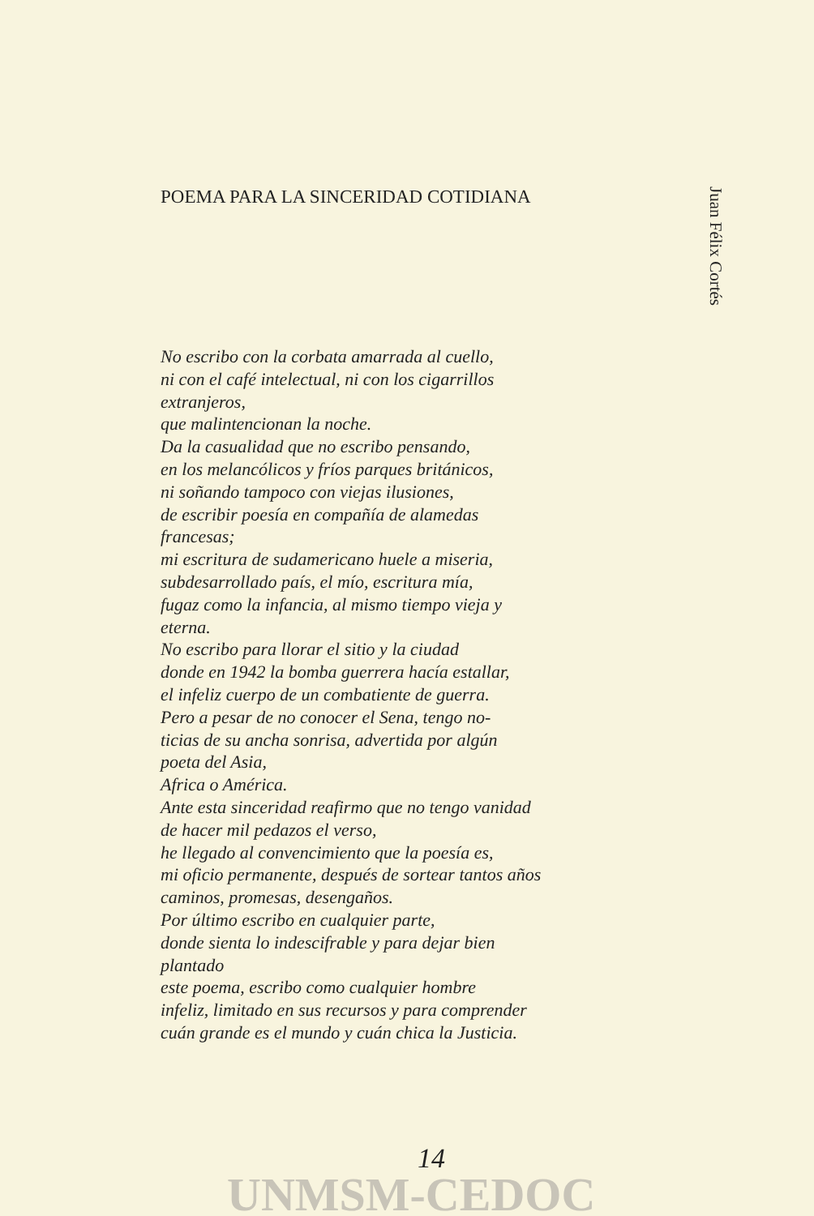POEMA PARA LA SINCERIDAD COTIDIANA
No escribo con la corbata amarrada al cuello,
ni con el café intelectual, ni con los cigarrillos
extranjeros,
que malintencionan la noche.
Da la casualidad que no escribo pensando,
en los melancólicos y fríos parques británicos,
ni soñando tampoco con viejas ilusiones,
de escribir poesía en compañía de alamedas
francesas;
mi escritura de sudamericano huele a miseria,
subdesarrollado país, el mío, escritura mía,
fugaz como la infancia, al mismo tiempo vieja y
eterna.
No escribo para llorar el sitio y la ciudad
donde en 1942 la bomba guerrera hacía estallar,
el infeliz cuerpo de un combatiente de guerra.
Pero a pesar de no conocer el Sena, tengo no-
ticias de su ancha sonrisa, advertida por algún
poeta del Asia,
Africa o América.
Ante esta sinceridad reafirmo que no tengo vanidad
de hacer mil pedazos el verso,
he llegado al convencimiento que la poesía es,
mi oficio permanente, después de sortear tantos años
caminos, promesas, desengaños.
Por último escribo en cualquier parte,
donde sienta lo indescifrable y para dejar bien
plantado
este poema, escribo como cualquier hombre
infeliz, limitado en sus recursos y para comprender
cuán grande es el mundo y cuán chica la Justicia.
Juan Félix Cortés
14
UNMSM-CEDOC